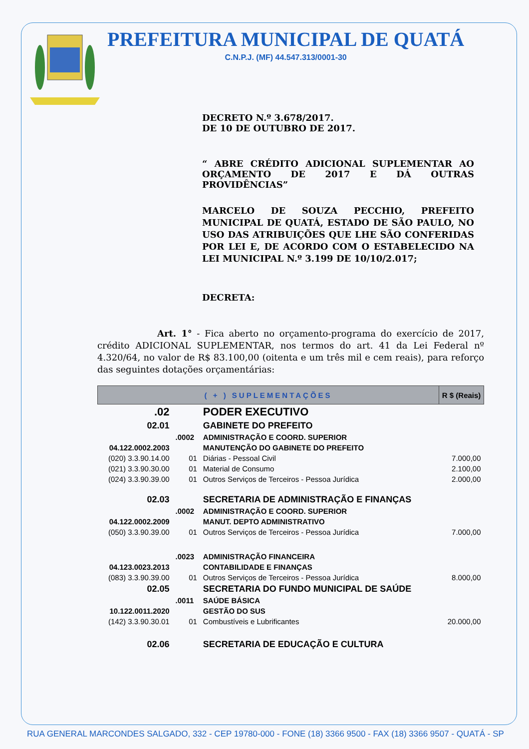PREFEITURA MUNICIPAL DE QUATÁ
C.N.P.J. (MF) 44.547.313/0001-30
DECRETO N.º 3.678/2017.
DE 10 DE OUTUBRO DE 2017.
“ ABRE CRÉDITO ADICIONAL SUPLEMENTAR AO ORÇAMENTO DE 2017 E DÁ OUTRAS PROVIDÊNCIAS”
MARCELO DE SOUZA PECCHIO, PREFEITO MUNICIPAL DE QUATÁ, ESTADO DE SÃO PAULO, NO USO DAS ATRIBUIÇÕES QUE LHE SÃO CONFERIDAS POR LEI E, DE ACORDO COM O ESTABELECIDO NA LEI MUNICIPAL N.º 3.199 DE 10/10/2.017;
DECRETA:
Art. 1° - Fica aberto no orçamento-programa do exercício de 2017, crédito ADICIONAL SUPLEMENTAR, nos termos do art. 41 da Lei Federal nº 4.320/64, no valor de R$ 83.100,00 (oitenta e um três mil e cem reais), para reforço das seguintes dotações orçamentárias:
| ( + ) SUPLEMENTAÇÕES | | | R $ (Reais) |
| --- | --- | --- | --- |
| .02 | | PODER EXECUTIVO | |
| 02.01 | | GABINETE DO PREFEITO | |
| | .0002 | ADMINISTRAÇÃO E COORD. SUPERIOR | |
| 04.122.0002.2003 | | MANUTENÇÃO DO GABINETE DO PREFEITO | |
| (020) 3.3.90.14.00 | 01 | Diárias - Pessoal Civil | 7.000,00 |
| (021) 3.3.90.30.00 | 01 | Material de Consumo | 2.100,00 |
| (024) 3.3.90.39.00 | 01 | Outros Serviços de Terceiros - Pessoa Jurídica | 2.000,00 |
| 02.03 | | SECRETARIA DE ADMINISTRAÇÃO E FINANÇAS | |
| | .0002 | ADMINISTRAÇÃO E COORD. SUPERIOR | |
| 04.122.0002.2009 | | MANUT. DEPTO ADMINISTRATIVO | |
| (050) 3.3.90.39.00 | 01 | Outros Serviços de Terceiros - Pessoa Jurídica | 7.000,00 |
| | .0023 | ADMINISTRAÇÃO FINANCEIRA | |
| 04.123.0023.2013 | | CONTABILIDADE E FINANÇAS | |
| (083) 3.3.90.39.00 | 01 | Outros Serviços de Terceiros - Pessoa Jurídica | 8.000,00 |
| 02.05 | | SECRETARIA DO FUNDO MUNICIPAL DE SAÚDE | |
| | .0011 | SAÚDE BÁSICA | |
| 10.122.0011.2020 | | GESTÃO DO SUS | |
| (142) 3.3.90.30.01 | 01 | Combustíveis e Lubrificantes | 20.000,00 |
| 02.06 | | SECRETARIA DE EDUCAÇÃO E CULTURA | |
RUA GENERAL MARCONDES SALGADO, 332 - CEP 19780-000 - FONE (18) 3366 9500 - FAX (18) 3366 9507 - QUATÁ - SP